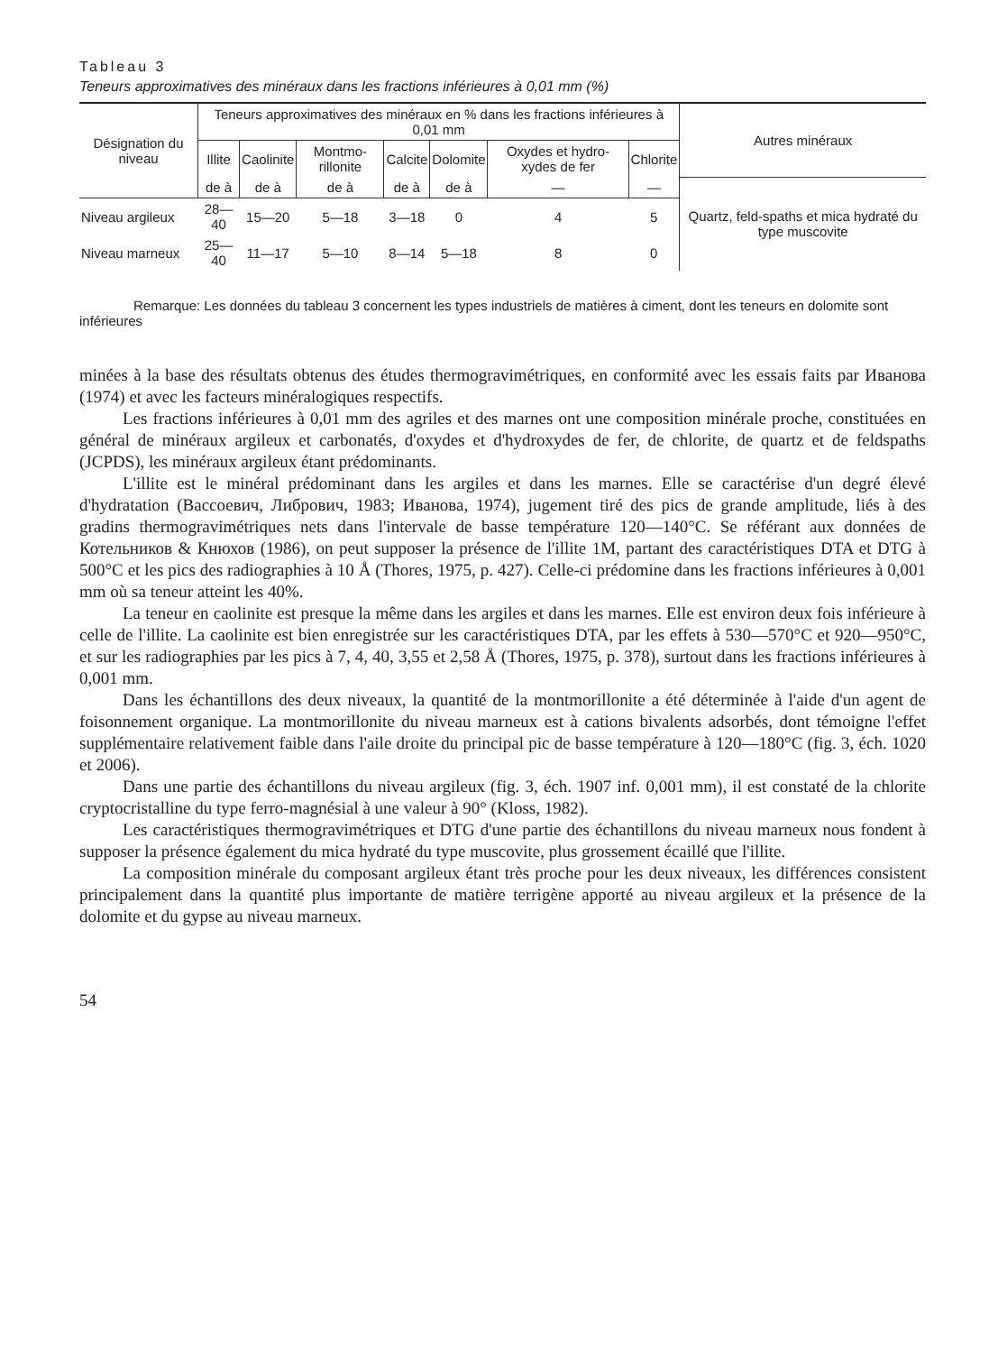Tableau 3
Teneurs approximatives des minéraux dans les fractions inférieures à 0,01 mm (%)
| Désignation du niveau | Teneurs approximatives des minéraux en % dans les fractions inférieures à 0,01 mm | | | | | | | Autres minéraux |
| --- | --- | --- | --- | --- | --- | --- | --- | --- |
| | Illite | Caolinite | Montmo-rillonite | Calcite | Dolomite | Oxydes et hydro-xydes de fer | Chlorite | |
| | de à | de à | de à | de à | de à | — | — | Quartz, feld-spaths et mica hydraté du type muscovite |
| Niveau argileux | 28—40 | 15—20 | 5—18 | 3—18 | 0 | 4 | 5 | |
| Niveau marneux | 25—40 | 11—17 | 5—10 | 8—14 | 5—18 | 8 | 0 | |
Remarque: Les données du tableau 3 concernent les types industriels de matières à ciment, dont les teneurs en dolomite sont inférieures
minées à la base des résultats obtenus des études thermogravimétriques, en conformité avec les essais faits par Иванова (1974) et avec les facteurs minéralogiques respectifs.
Les fractions inférieures à 0,01 mm des agriles et des marnes ont une composition minérale proche, constituées en général de minéraux argileux et carbonatés, d'oxydes et d'hydroxydes de fer, de chlorite, de quartz et de feldspaths (JCPDS), les minéraux argileux étant prédominants.
L'illite est le minéral prédominant dans les argiles et dans les marnes. Elle se caractérise d'un degré élevé d'hydratation (Вассоевич, Либрович, 1983; Иванова, 1974), jugement tiré des pics de grande amplitude, liés à des gradins thermogravimétriques nets dans l'intervale de basse température 120—140°C. Se référant aux données de Котельников & Кнюхов (1986), on peut supposer la présence de l'illite 1M, partant des caractéristiques DTA et DTG à 500°C et les pics des radiographies à 10 Å (Thores, 1975, p. 427). Celle-ci prédomine dans les fractions inférieures à 0,001 mm où sa teneur atteint les 40%.
La teneur en caolinite est presque la même dans les argiles et dans les marnes. Elle est environ deux fois inférieure à celle de l'illite. La caolinite est bien enregistrée sur les caractéristiques DTA, par les effets à 530—570°C et 920—950°C, et sur les radiographies par les pics à 7, 4, 40, 3,55 et 2,58 Å (Thores, 1975, p. 378), surtout dans les fractions inférieures à 0,001 mm.
Dans les échantillons des deux niveaux, la quantité de la montmorillonite a été déterminée à l'aide d'un agent de foisonnement organique. La montmorillonite du niveau marneux est à cations bivalents adsorbés, dont témoigne l'effet supplémentaire relativement faible dans l'aile droite du principal pic de basse température à 120—180°C (fig. 3, éch. 1020 et 2006).
Dans une partie des échantillons du niveau argileux (fig. 3, éch. 1907 inf. 0,001 mm), il est constaté de la chlorite cryptocristalline du type ferro-magnésial à une valeur à 90° (Kloss, 1982).
Les caractéristiques thermogravimétriques et DTG d'une partie des échantillons du niveau marneux nous fondent à supposer la présence également du mica hydraté du type muscovite, plus grossement écaillé que l'illite.
La composition minérale du composant argileux étant très proche pour les deux niveaux, les différences consistent principalement dans la quantité plus importante de matière terrigène apporté au niveau argileux et la présence de la dolomite et du gypse au niveau marneux.
54